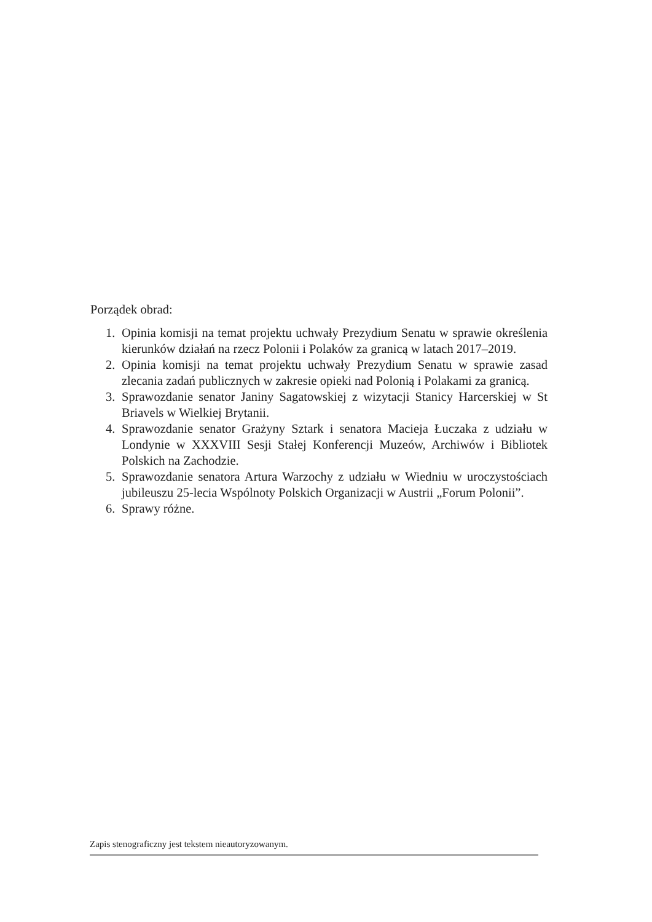Porządek obrad:
1. Opinia komisji na temat projektu uchwały Prezydium Senatu w sprawie określenia kierunków działań na rzecz Polonii i Polaków za granicą w latach 2017–2019.
2. Opinia komisji na temat projektu uchwały Prezydium Senatu w sprawie zasad zlecania zadań publicznych w zakresie opieki nad Polonią i Polakami za granicą.
3. Sprawozdanie senator Janiny Sagatowskiej z wizytacji Stanicy Harcerskiej w St Briavels w Wielkiej Brytanii.
4. Sprawozdanie senator Grażyny Sztark i senatora Macieja Łuczaka z udziału w Londynie w XXXVIII Sesji Stałej Konferencji Muzeów, Archiwów i Bibliotek Polskich na Zachodzie.
5. Sprawozdanie senatora Artura Warzochy z udziału w Wiedniu w uroczystościach jubileuszu 25-lecia Wspólnoty Polskich Organizacji w Austrii „Forum Polonii”.
6. Sprawy różne.
Zapis stenograficzny jest tekstem nieautoryzowanym.